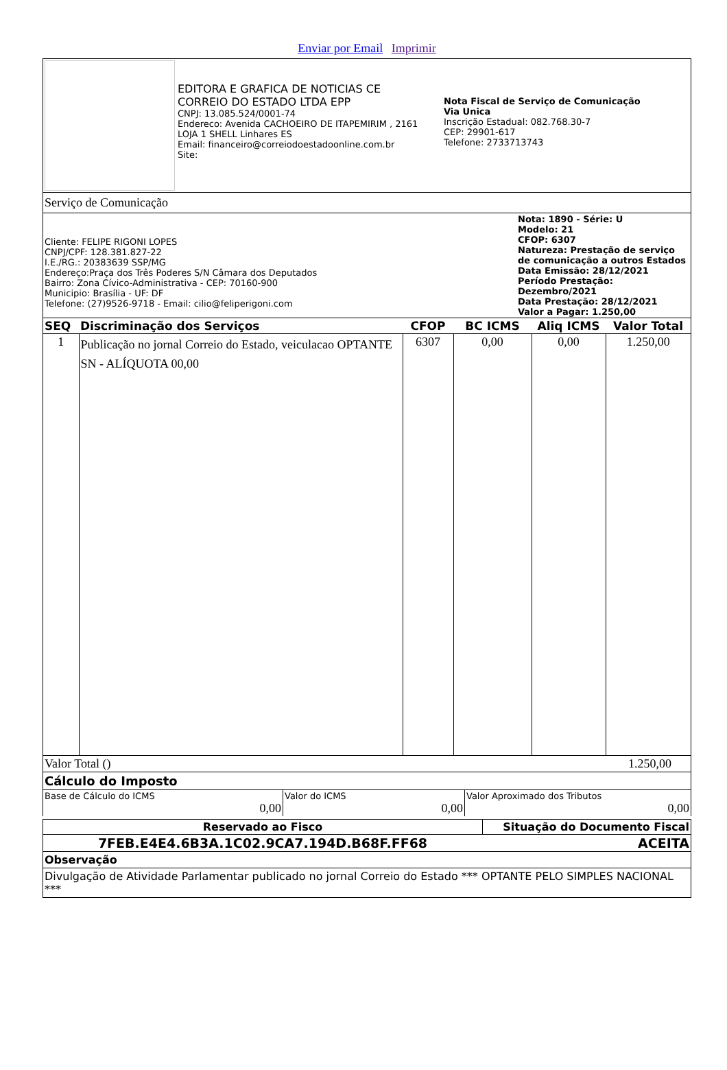Enviar por Email Imprimir
| | EDITORA E GRAFICA DE NOTICIAS CE CORREIO DO ESTADO LTDA EPP CNPJ: 13.085.524/0001-74 Endereco: Avenida CACHOEIRO DE ITAPEMIRIM , 2161 LOJA 1 SHELL Linhares ES Email: financeiro@correiodoestadoonline.com.br Site: | Nota Fiscal de Serviço de Comunicação Via Unica Inscrição Estadual: 082.768.30-7 CEP: 29901-617 Telefone: 2733713743 |
Serviço de Comunicação
| Cliente: FELIPE RIGONI LOPES CNPJ/CPF: 128.381.827-22 I.E./RG.: 20383639 SSP/MG Endereço:Praça dos Três Poderes S/N Câmara dos Deputados Bairro: Zona Cívico-Administrativa - CEP: 70160-900 Municipio: Brasília - UF: DF Telefone: (27)9526-9718 - Email: cilio@feliperigoni.com | Nota: 1890 - Série: U Modelo: 21 CFOP: 6307 Natureza: Prestação de serviço de comunicação a outros Estados Data Emissão: 28/12/2021 Período Prestação: Dezembro/2021 Data Prestação: 28/12/2021 Valor a Pagar: 1.250,00 |
| SEQ | Discriminação dos Serviços | CFOP | BC ICMS | Aliq ICMS | Valor Total |
| --- | --- | --- | --- | --- | --- |
| 1 | Publicação no jornal Correio do Estado, veiculacao OPTANTE SN - ALÍQUOTA 00,00 | 6307 | 0,00 | 0,00 | 1.250,00 |
| Valor Total () | 1.250,00 |
Cálculo do Imposto
| Base de Cálculo do ICMS 0,00 | Valor do ICMS 0,00 | Valor Aproximado dos Tributos 0,00 |
| Reservado ao Fisco | Situação do Documento Fiscal |
| 7FEB.E4E4.6B3A.1C02.9CA7.194D.B68F.FF68 | ACEITA |
Observação
Divulgação de Atividade Parlamentar publicado no jornal Correio do Estado *** OPTANTE PELO SIMPLES NACIONAL ***